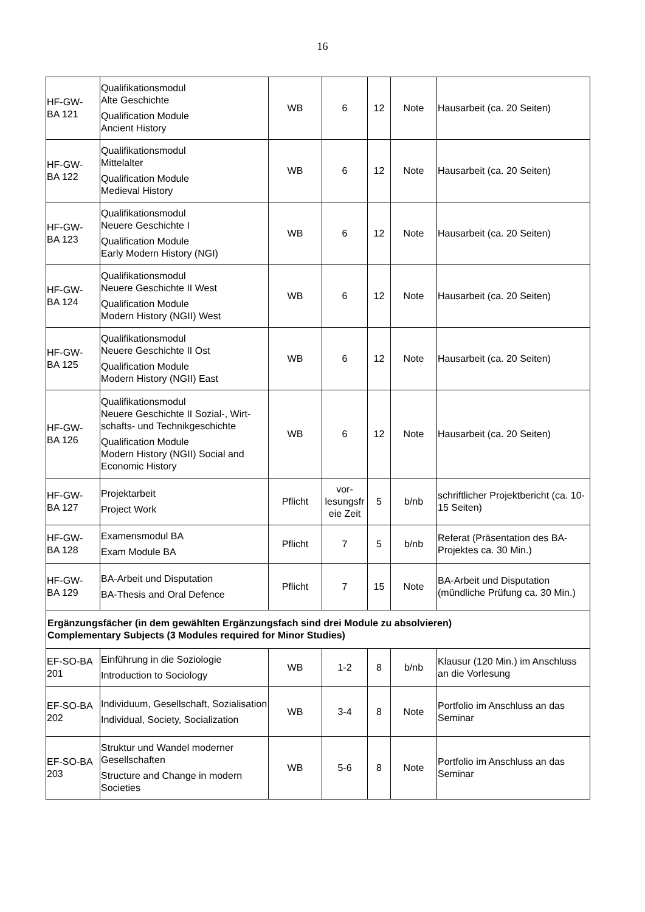16
| HF-GW- BA 121 | Qualifikationsmodul Alte Geschichte Qualification Module Ancient History | WB | 6 | 12 | Note | Hausarbeit (ca. 20 Seiten) |
| HF-GW- BA 122 | Qualifikationsmodul Mittelalter Qualification Module Medieval History | WB | 6 | 12 | Note | Hausarbeit (ca. 20 Seiten) |
| HF-GW- BA 123 | Qualifikationsmodul Neuere Geschichte I Qualification Module Early Modern History (NGI) | WB | 6 | 12 | Note | Hausarbeit (ca. 20 Seiten) |
| HF-GW- BA 124 | Qualifikationsmodul Neuere Geschichte II West Qualification Module Modern History (NGII) West | WB | 6 | 12 | Note | Hausarbeit (ca. 20 Seiten) |
| HF-GW- BA 125 | Qualifikationsmodul Neuere Geschichte II Ost Qualification Module Modern History (NGII) East | WB | 6 | 12 | Note | Hausarbeit (ca. 20 Seiten) |
| HF-GW- BA 126 | Qualifikationsmodul Neuere Geschichte II Sozial-, Wirt-schafts- und Technikgeschichte Qualification Module Modern History (NGII) Social and Economic History | WB | 6 | 12 | Note | Hausarbeit (ca. 20 Seiten) |
| HF-GW- BA 127 | Projektarbeit Project Work | Pflicht | vor- lesungsfr eie Zeit | 5 | b/nb | schriftlicher Projektbericht (ca. 10-15 Seiten) |
| HF-GW- BA 128 | Examensmodul BA Exam Module BA | Pflicht | 7 | 5 | b/nb | Referat (Präsentation des BA-Projektes ca. 30 Min.) |
| HF-GW- BA 129 | BA-Arbeit und Disputation BA-Thesis and Oral Defence | Pflicht | 7 | 15 | Note | BA-Arbeit und Disputation (mündliche Prüfung ca. 30 Min.) |
| Ergänzungsfächer (in dem gewählten Ergänzungsfach sind drei Module zu absolvieren) Complementary Subjects (3 Modules required for Minor Studies) | | | | | | |
| EF-SO-BA 201 | Einführung in die Soziologie Introduction to Sociology | WB | 1-2 | 8 | b/nb | Klausur (120 Min.) im Anschluss an die Vorlesung |
| EF-SO-BA 202 | Individuum, Gesellschaft, Sozialisation Individual, Society, Socialization | WB | 3-4 | 8 | Note | Portfolio im Anschluss an das Seminar |
| EF-SO-BA 203 | Struktur und Wandel moderner Gesellschaften Structure and Change in modern Societies | WB | 5-6 | 8 | Note | Portfolio im Anschluss an das Seminar |